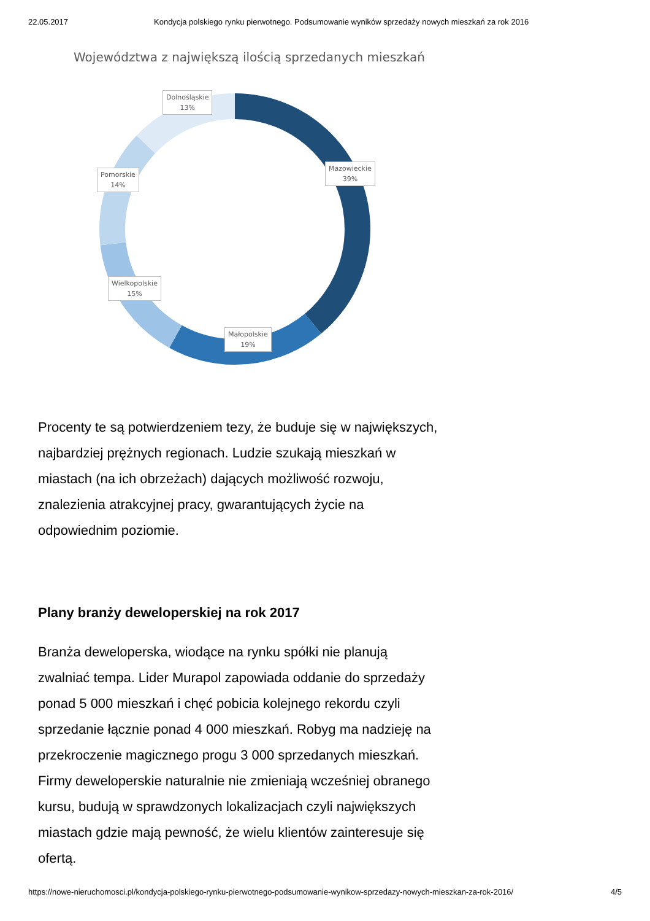22.05.2017 Kondycja polskiego rynku pierwotnego. Podsumowanie wyników sprzedaży nowych mieszkań za rok 2016
Województwa z największą ilością sprzedanych mieszkań
Dolnośląskie
13%
Mazowieckie
39%
Pomorskie
14%
Wielkopolskie
15%
Małopolskie
19%
Procenty te są potwierdzeniem tezy, że buduje się w największych, najbardziej prężnych regionach. Ludzie szukają mieszkań w miastach (na ich obrzeżach) dających możliwość rozwoju, znalezienia atrakcyjnej pracy, gwarantujących życie na odpowiednim poziomie.
Plany branży deweloperskiej na rok 2017
Branża deweloperska, wiodące na rynku spółki nie planują zwalniać tempa. Lider Murapol zapowiada oddanie do sprzedaży ponad 5 000 mieszkań i chęć pobicia kolejnego rekordu czyli sprzedanie łącznie ponad 4 000 mieszkań. Robyg ma nadzieję na przekroczenie magicznego progu 3 000 sprzedanych mieszkań. Firmy deweloperskie naturalnie nie zmieniają wcześniej obranego kursu, budują w sprawdzonych lokalizacjach czyli największych miastach gdzie mają pewność, że wielu klientów zainteresuje się ofertą.
https://nowe-nieruchomosci.pl/kondycja-polskiego-rynku-pierwotnego-podsumowanie-wynikow-sprzedazy-nowych-mieszkan-za-rok-2016/ 4/5